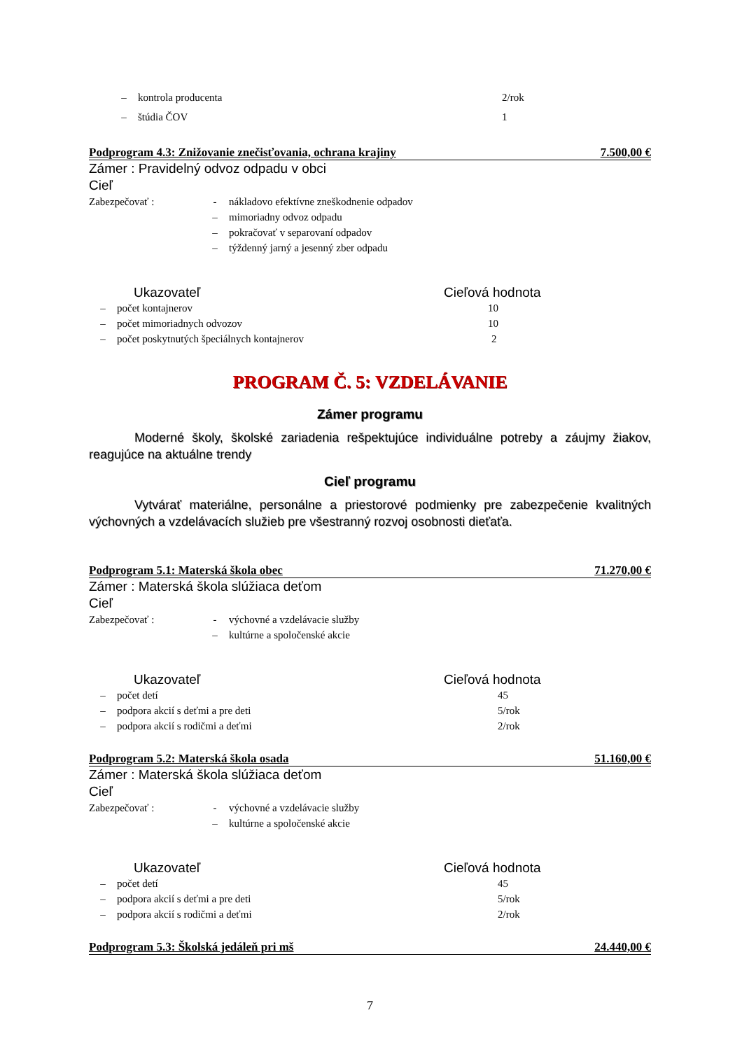– kontrola producenta 2/rok
– štúdia ČOV 1
Podprogram 4.3: Znižovanie znečisťovania, ochrana krajiny 7.500,00 €
Zámer : Pravidelný odvoz odpadu v obci
Cieľ
Zabezpečovať : - nákladovo efektívne zneškodnenie odpadov
– mimoriadny odvoz odpadu
– pokračovať v separovaní odpadov
– týždenný jarný a jesenný zber odpadu
Ukazovateľ Cieľová hodnota
– počet kontajnerov 10
– počet mimoriadnych odvozov 10
– počet poskytnutých špeciálnych kontajnerov 2
PROGRAM Č. 5: VZDELÁVANIE
Zámer programu
Moderné školy, školské zariadenia rešpektujúce individuálne potreby a záujmy žiakov, reagujúce na aktuálne trendy
Cieľ programu
Vytvárať materiálne, personálne a priestorové podmienky pre zabezpečenie kvalitných výchovných a vzdelávacích služieb pre všestranný rozvoj osobnosti dieťaťa.
Podprogram 5.1: Materská škola obec 71.270,00 €
Zámer : Materská škola slúžiaca deťom
Cieľ
Zabezpečovať : - výchovné a vzdelávacie služby
– kultúrne a spoločenské akcie
Ukazovateľ Cieľová hodnota
– počet detí 45
– podpora akcií s deťmi a pre deti 5/rok
– podpora akcií s rodičmi a deťmi 2/rok
Podprogram 5.2: Materská škola osada 51.160,00 €
Zámer : Materská škola slúžiaca deťom
Cieľ
Zabezpečovať : - výchovné a vzdelávacie služby
– kultúrne a spoločenské akcie
Ukazovateľ Cieľová hodnota
– počet detí 45
– podpora akcií s deťmi a pre deti 5/rok
– podpora akcií s rodičmi a deťmi 2/rok
Podprogram 5.3: Školská jedáleň pri mš 24.440,00 €
7